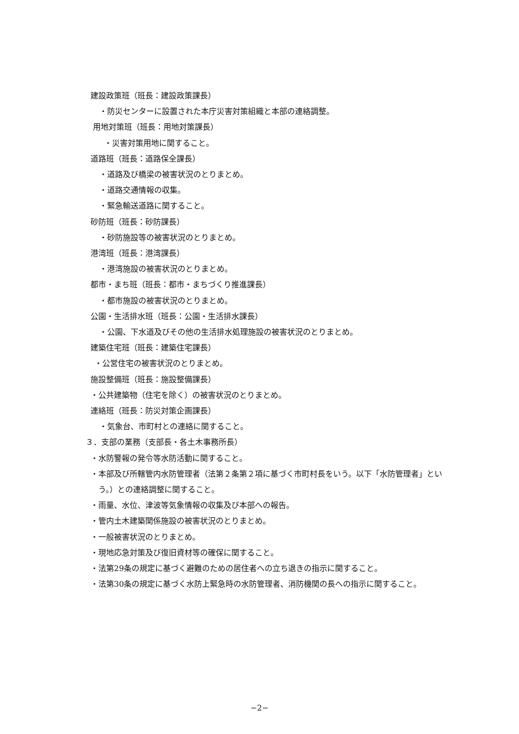建設政策班（班長：建設政策課長）
・防災センターに設置された本庁災害対策組織と本部の連絡調整。
用地対策班（班長：用地対策課長）
・災害対策用地に関すること。
道路班（班長：道路保全課長）
・道路及び橋梁の被害状況のとりまとめ。
・道路交通情報の収集。
・緊急輸送道路に関すること。
砂防班（班長：砂防課長）
・砂防施設等の被害状況のとりまとめ。
港湾班（班長：港湾課長）
・港湾施設の被害状況のとりまとめ。
都市・まち班（班長：都市・まちづくり推進課長）
・都市施設の被害状況のとりまとめ。
公園・生活排水班（班長：公園・生活排水課長）
・公園、下水道及びその他の生活排水処理施設の被害状況のとりまとめ。
建築住宅班（班長：建築住宅課長）
・公営住宅の被害状況のとりまとめ。
施設整備班（班長：施設整備課長）
・公共建築物（住宅を除く）の被害状況のとりまとめ。
連絡班（班長：防災対策企画課長）
・気象台、市町村との連絡に関すること。
３．支部の業務（支部長・各土木事務所長）
・水防警報の発令等水防活動に関すること。
・本部及び所轄管内水防管理者（法第２条第２項に基づく市町村長をいう。以下「水防管理者」という。）との連絡調整に関すること。
・雨量、水位、津波等気象情報の収集及び本部への報告。
・管内土木建築関係施設の被害状況のとりまとめ。
・一般被害状況のとりまとめ。
・現地応急対策及び復旧資材等の確保に関すること。
・法第29条の規定に基づく避難のための居住者への立ち退きの指示に関すること。
・法第30条の規定に基づく水防上緊急時の水防管理者、消防機関の長への指示に関すること。
−2−